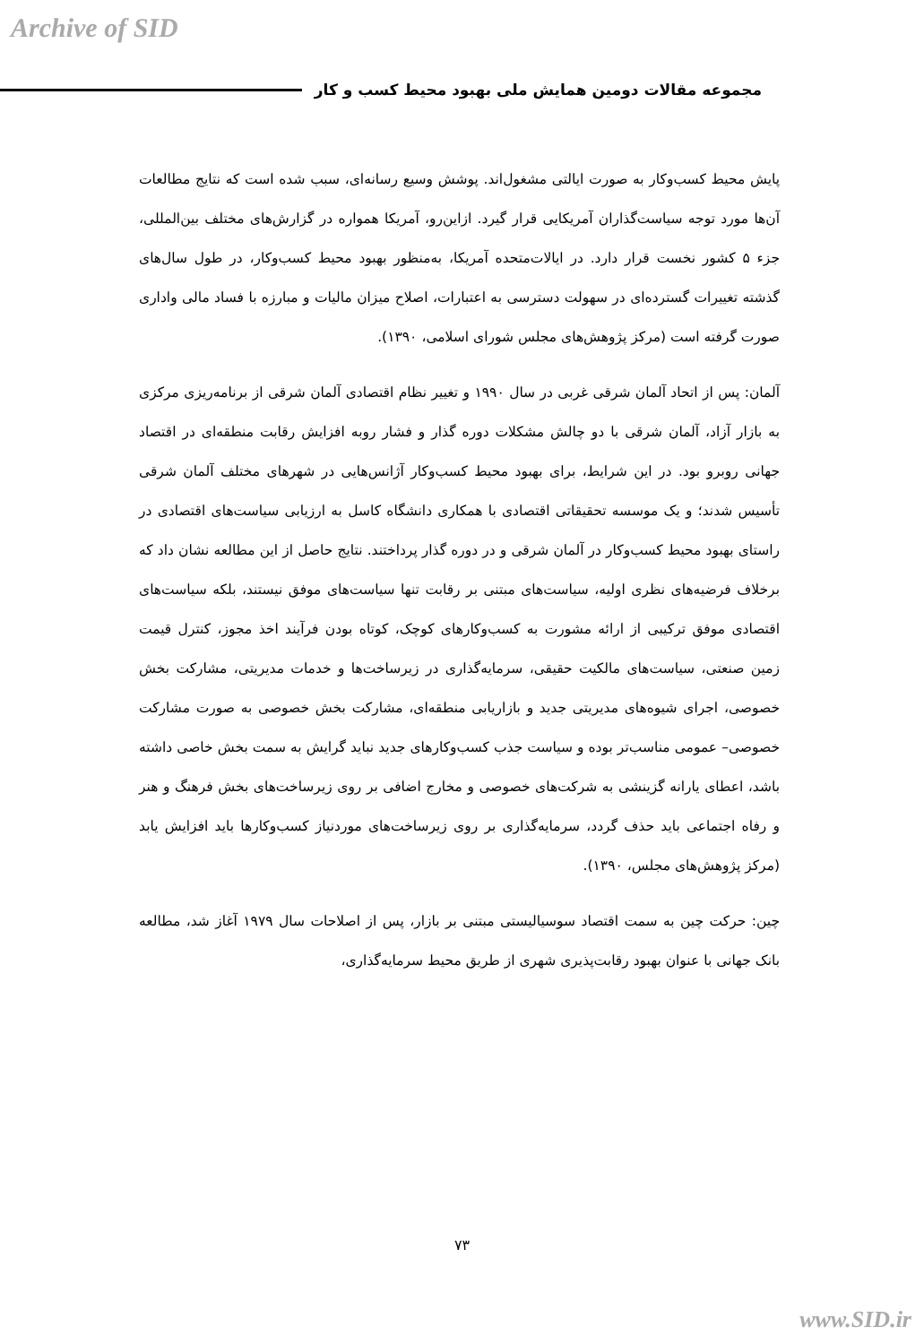Archive of SID
مجموعه مقالات دومین همایش ملی بهبود محیط کسب و کار
پایش محیط کسب‌وکار به صورت ایالتی مشغول‌اند. پوشش وسیع رسانه‌ای، سبب شده است که نتایج مطالعات آن‌ها مورد توجه سیاست‌گذاران آمریکایی قرار گیرد. ازاین‌رو، آمریکا همواره در گزارش‌های مختلف بین‌المللی، جزء ۵ کشور نخست قرار دارد. در ایالات‌متحده آمریکا، به‌منظور بهبود محیط کسب‌وکار، در طول سال‌های گذشته تغییرات گسترده‌ای در سهولت دسترسی به اعتبارات، اصلاح میزان مالیات و مبارزه با فساد مالی واداری صورت گرفته است (مرکز پژوهش‌های مجلس شورای اسلامی، ۱۳۹۰).
آلمان: پس از اتحاد آلمان شرقی غربی در سال ۱۹۹۰ و تغییر نظام اقتصادی آلمان شرقی از برنامه‌ریزی مرکزی به بازار آزاد، آلمان شرقی با دو چالش مشکلات دوره گذار و فشار روبه افزایش رقابت منطقه‌ای در اقتصاد جهانی روبرو بود. در این شرایط، برای بهبود محیط کسب‌وکار آژانس‌هایی در شهرهای مختلف آلمان شرقی تأسیس شدند؛ و یک موسسه تحقیقاتی اقتصادی با همکاری دانشگاه کاسل به ارزیابی سیاست‌های اقتصادی در راستای بهبود محیط کسب‌وکار در آلمان شرقی و در دوره گذار پرداختند. نتایج حاصل از این مطالعه نشان داد که برخلاف فرضیه‌های نظری اولیه، سیاست‌های مبتنی بر رقابت تنها سیاست‌های موفق نیستند، بلکه سیاست‌های اقتصادی موفق ترکیبی از ارائه مشورت به کسب‌وکارهای کوچک، کوتاه بودن فرآیند اخذ مجوز، کنترل قیمت زمین صنعتی، سیاست‌های مالکیت حقیقی، سرمایه‌گذاری در زیرساخت‌ها و خدمات مدیریتی، مشارکت بخش خصوصی، اجرای شیوه‌های مدیریتی جدید و بازاریابی منطقه‌ای، مشارکت بخش خصوصی به صورت مشارکت خصوصی– عمومی مناسب‌تر بوده و سیاست جذب کسب‌وکارهای جدید نباید گرایش به سمت بخش خاصی داشته باشد، اعطای یارانه گزینشی به شرکت‌های خصوصی و مخارج اضافی بر روی زیرساخت‌های بخش فرهنگ و هنر و رفاه اجتماعی باید حذف گردد، سرمایه‌گذاری بر روی زیرساخت‌های موردنیاز کسب‌وکارها باید افزایش یابد (مرکز پژوهش‌های مجلس، ۱۳۹۰).
چین: حرکت چین به سمت اقتصاد سوسیالیستی مبتنی بر بازار، پس از اصلاحات سال ۱۹۷۹ آغاز شد، مطالعه بانک جهانی با عنوان بهبود رقابت‌پذیری شهری از طریق محیط سرمایه‌گذاری،
۷۳
www.SID.ir